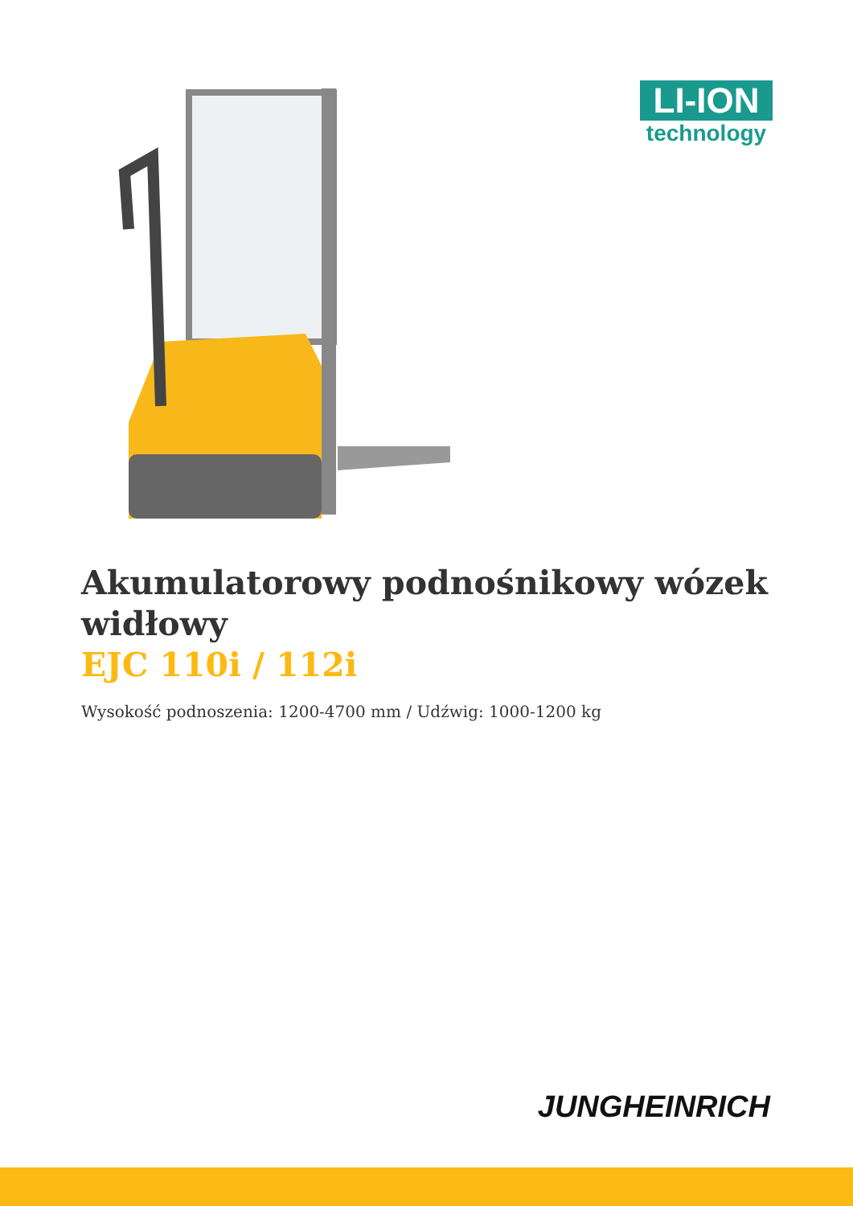LI-ION
technology
Akumulatorowy podnośnikowy wózek widłowy
EJC 110i / 112i
Wysokość podnoszenia: 1200-4700 mm / Udźwig: 1000-1200 kg
JUNGHEINRICH